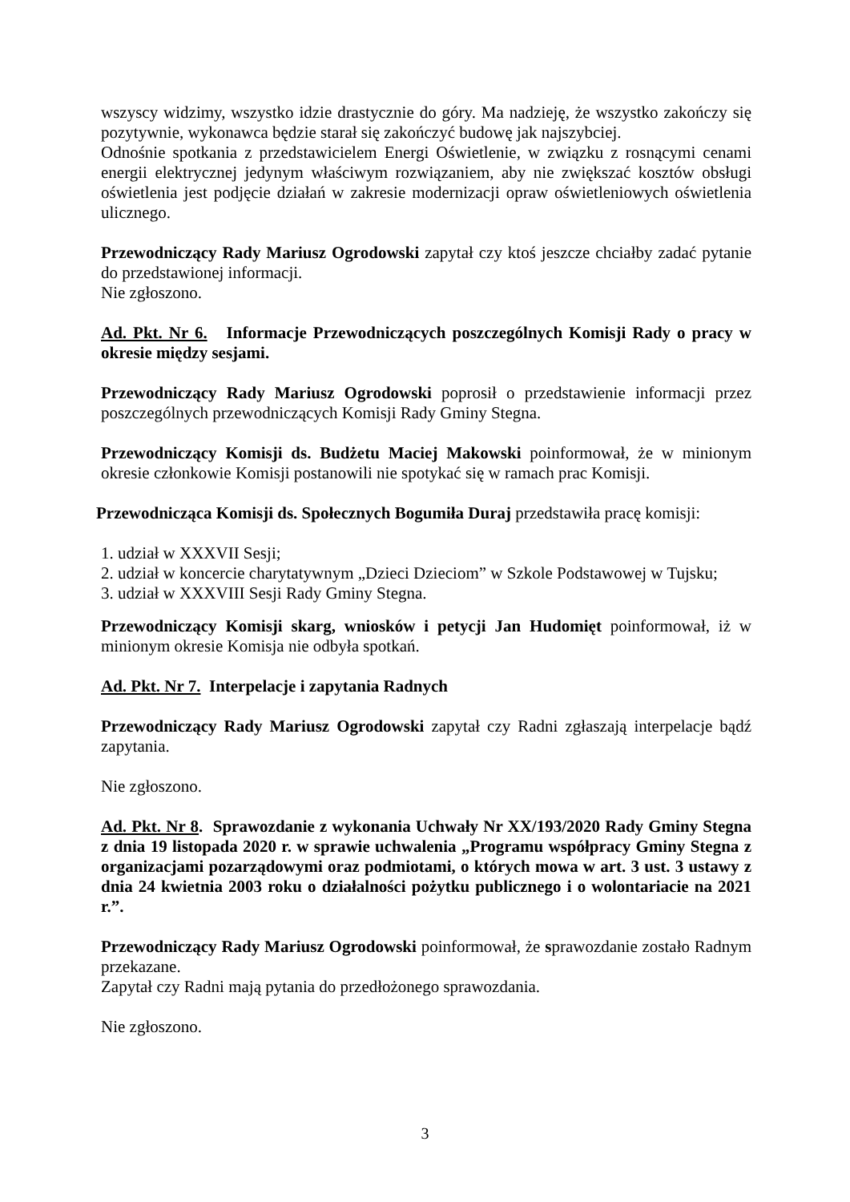wszyscy widzimy, wszystko idzie drastycznie do góry. Ma nadzieję, że wszystko zakończy się pozytywnie, wykonawca będzie starał się zakończyć budowę jak najszybciej.
Odnośnie spotkania z przedstawicielem Energi Oświetlenie, w związku z rosnącymi cenami energii elektrycznej jedynym właściwym rozwiązaniem, aby nie zwiększać kosztów obsługi oświetlenia jest podjęcie działań w zakresie modernizacji opraw oświetleniowych oświetlenia ulicznego.
Przewodniczący Rady Mariusz Ogrodowski zapytał czy ktoś jeszcze chciałby zadać pytanie do przedstawionej informacji.
Nie zgłoszono.
Ad. Pkt. Nr 6. Informacje Przewodniczących poszczególnych Komisji Rady o pracy w okresie między sesjami.
Przewodniczący Rady Mariusz Ogrodowski poprosił o przedstawienie informacji przez poszczególnych przewodniczących Komisji Rady Gminy Stegna.
Przewodniczący Komisji ds. Budżetu Maciej Makowski poinformował, że w minionym okresie członkowie Komisji postanowili nie spotykać się w ramach prac Komisji.
Przewodnicząca Komisji ds. Społecznych Bogumiła Duraj przedstawiła pracę komisji:
1. udział w XXXVII Sesji;
2. udział w koncercie charytatywnym „Dzieci Dzieciom” w Szkole Podstawowej w Tujsku;
3. udział w XXXVIII Sesji Rady Gminy Stegna.
Przewodniczący Komisji skarg, wniosków i petycji Jan Hudomięt poinformował, iż w minionym okresie Komisja nie odbyła spotkań.
Ad. Pkt. Nr 7. Interpelacje i zapytania Radnych
Przewodniczący Rady Mariusz Ogrodowski zapytał czy Radni zgłaszają interpelacje bądź zapytania.
Nie zgłoszono.
Ad. Pkt. Nr 8. Sprawozdanie z wykonania Uchwały Nr XX/193/2020 Rady Gminy Stegna z dnia 19 listopada 2020 r. w sprawie uchwalenia „Programu współpracy Gminy Stegna z organizacjami pozarządowymi oraz podmiotami, o których mowa w art. 3 ust. 3 ustawy z dnia 24 kwietnia 2003 roku o działalności pożytku publicznego i o wolontariacie na 2021 r.”.
Przewodniczący Rady Mariusz Ogrodowski poinformował, że sprawozdanie zostało Radnym przekazane.
Zapytał czy Radni mają pytania do przedłożonego sprawozdania.
Nie zgłoszono.
3